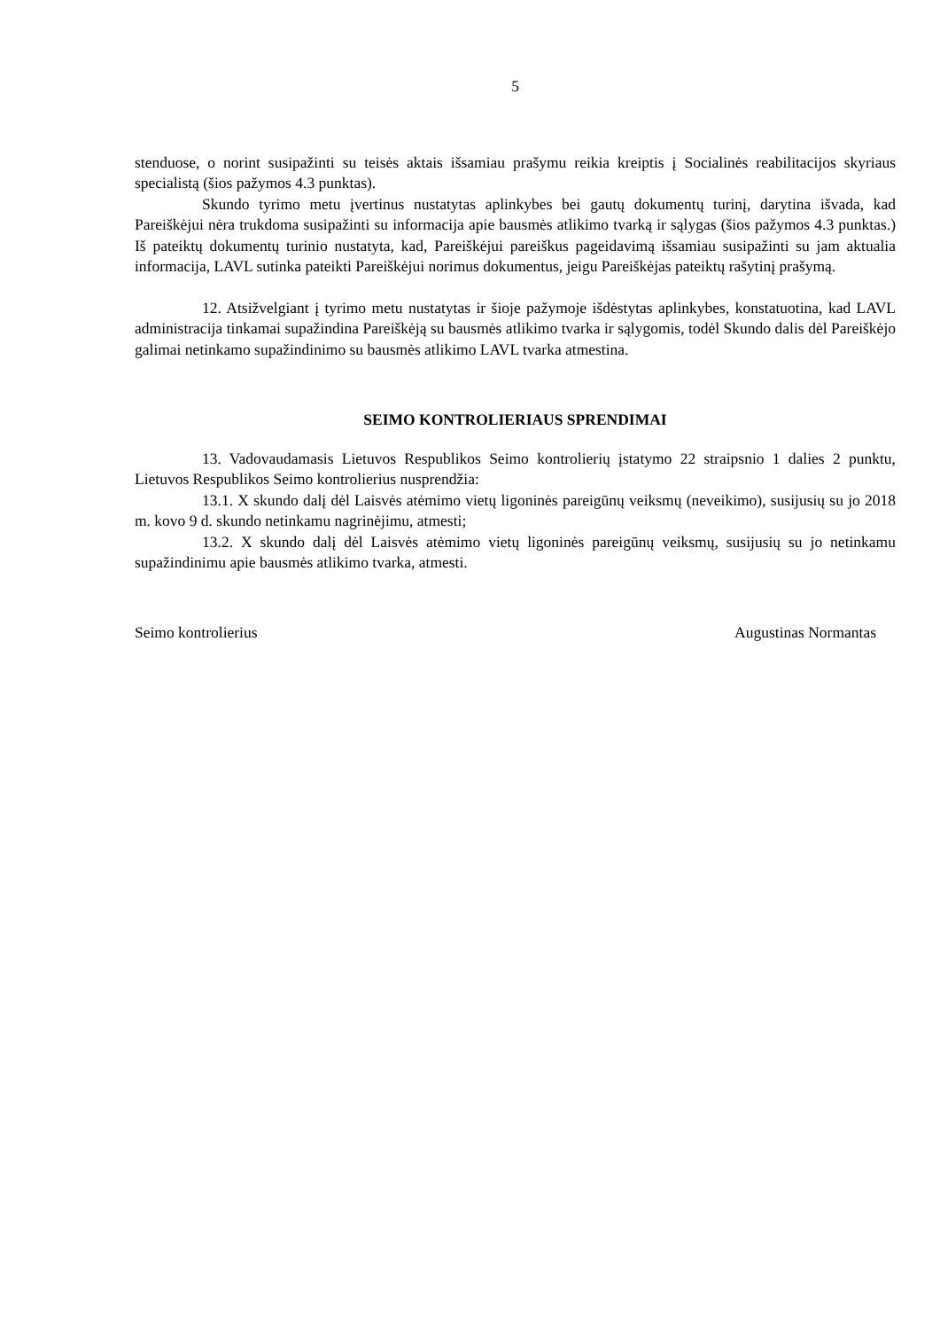5
stenduose, o norint susipažinti su teisės aktais išsamiau prašymu reikia kreiptis į Socialinės reabilitacijos skyriaus specialistą (šios pažymos 4.3 punktas).
Skundo tyrimo metu įvertinus nustatytas aplinkybes bei gautų dokumentų turinį, darytina išvada, kad Pareiškėjui nėra trukdoma susipažinti su informacija apie bausmės atlikimo tvarką ir sąlygas (šios pažymos 4.3 punktas.) Iš pateiktų dokumentų turinio nustatyta, kad, Pareiškėjui pareiškus pageidavimą išsamiau susipažinti su jam aktualia informacija, LAVL sutinka pateikti Pareiškėjui norimus dokumentus, jeigu Pareiškėjas pateiktų rašytinį prašymą.
12. Atsižvelgiant į tyrimo metu nustatytas ir šioje pažymoje išdėstytas aplinkybes, konstatuotina, kad LAVL administracija tinkamai supažindina Pareiškėją su bausmės atlikimo tvarka ir sąlygomis, todėl Skundo dalis dėl Pareiškėjo galimai netinkamo supažindinimo su bausmės atlikimo LAVL tvarka atmestina.
SEIMO KONTROLIERIAUS SPRENDIMAI
13. Vadovaudamasis Lietuvos Respublikos Seimo kontrolierių įstatymo 22 straipsnio 1 dalies 2 punktu, Lietuvos Respublikos Seimo kontrolierius nusprendžia:
13.1. X skundo dalį dėl Laisvės atėmimo vietų ligoninės pareigūnų veiksmų (neveikimo), susijusių su jo 2018 m. kovo 9 d. skundo netinkamu nagrinėjimu, atmesti;
13.2. X skundo dalį dėl Laisvės atėmimo vietų ligoninės pareigūnų veiksmų, susijusių su jo netinkamu supažindinimu apie bausmės atlikimo tvarka, atmesti.
Seimo kontrolierius Augustinas Normantas